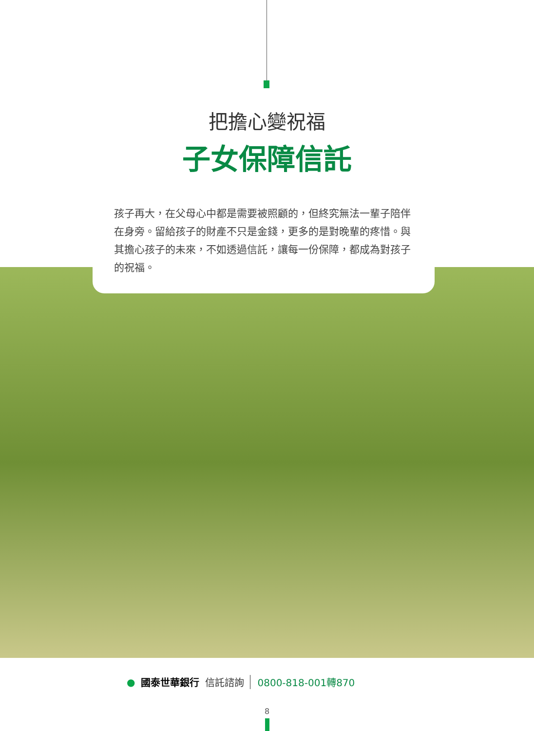把擔心變祝福
子女保障信託
孩子再大，在父母心中都是需要被照顧的，但終究無法一輩子陪伴在身旁。留給孩子的財產不只是金錢，更多的是對晚輩的疼惜。與其擔心孩子的未來，不如透過信託，讓每一份保障，都成為對孩子的祝福。
● 國泰世華銀行 信託諮詢 0800-818-001轉870
8